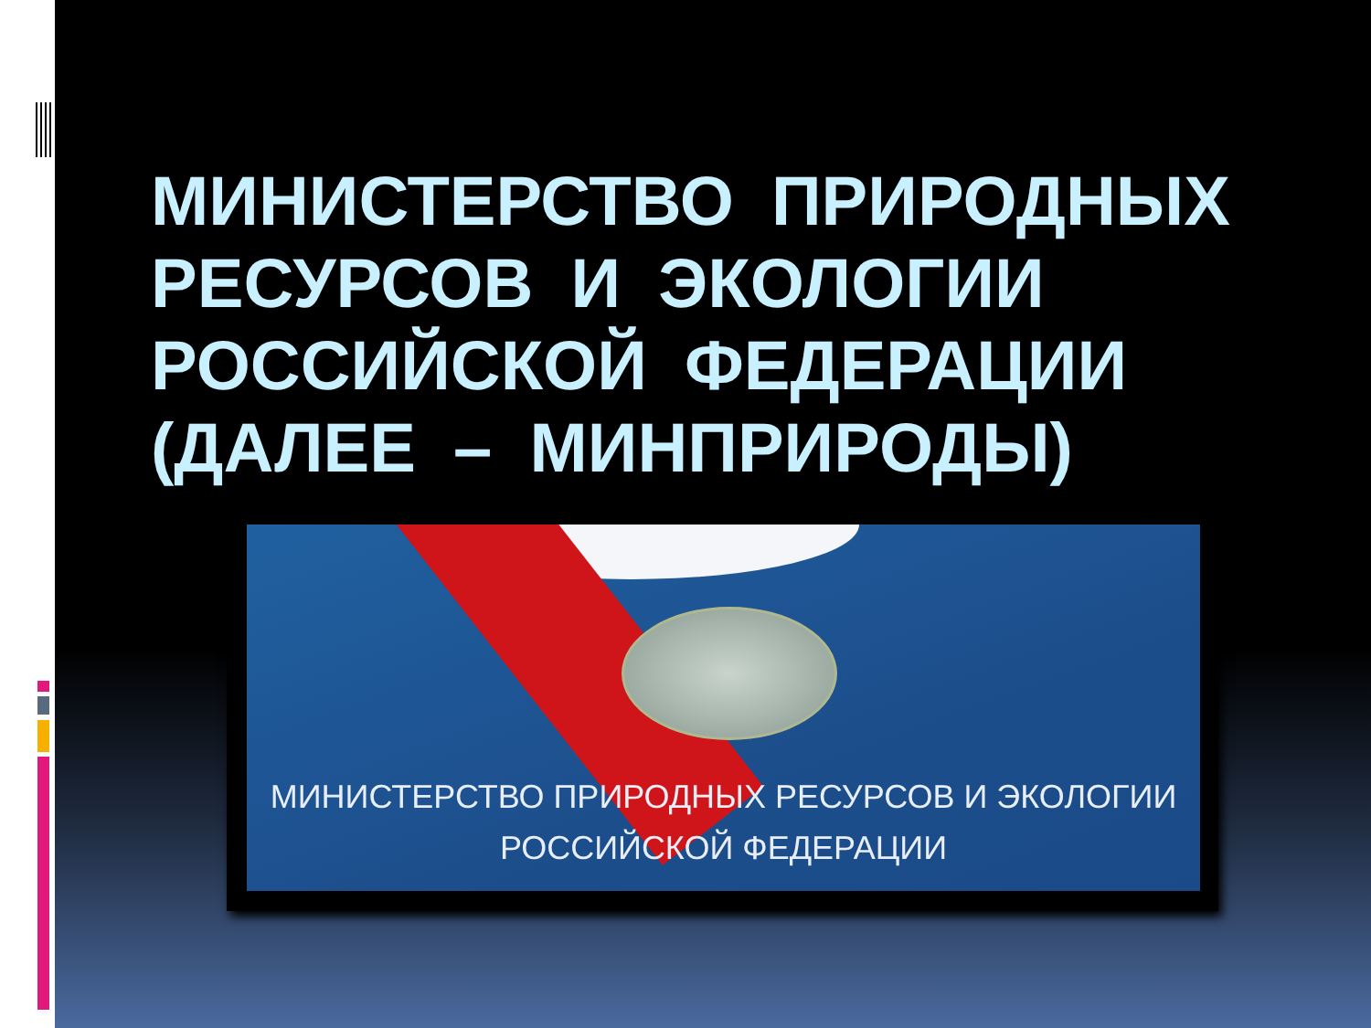МИНИСТЕРСТВО ПРИРОДНЫХ РЕСУРСОВ И ЭКОЛОГИИ РОССИЙСКОЙ ФЕДЕРАЦИИ (ДАЛЕЕ – МИНПРИРОДЫ)
МИНИСТЕРСТВО ПРИРОДНЫХ РЕСУРСОВ И ЭКОЛОГИИ
РОССИЙСКОЙ ФЕДЕРАЦИИ